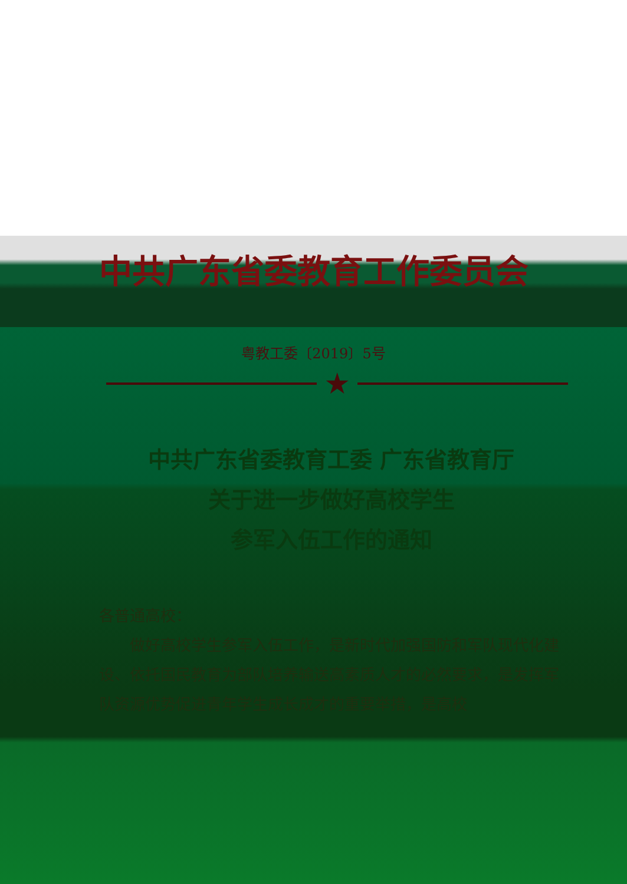中共广东省委教育工作委员会
粤教工委〔2019〕5号
★
中共广东省委教育工委 广东省教育厅
关于进一步做好高校学生
参军入伍工作的通知
各普通高校：
做好高校学生参军入伍工作，是新时代加强国防和军队现代化建设、依托国民教育为部队培养输送高素质人才的必然要求，是发挥军队资源优势促进青年学生成长成才的重要举措，是高校